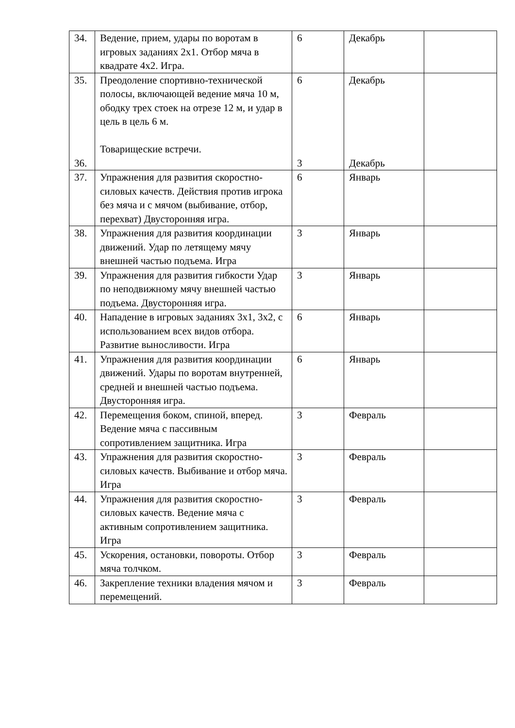| 34. | Ведение, прием, удары по воротам в игровых заданиях 2x1. Отбор мяча в квадрате 4x2. Игра. | 6 | Декабрь | |
| 35. 36. | Преодоление спортивно-технической полосы, включающей ведение мяча 10 м, ободку трех стоек на отрезе 12 м, и удар в цель в цель 6 м. Товарищеские встречи. | 6 3 | Декабрь Декабрь | |
| 37. | Упражнения для развития скоростно-силовых качеств. Действия против игрока без мяча и с мячом (выбивание, отбор, перехват) Двусторонняя игра. | 6 | Январь | |
| 38. | Упражнения для развития координации движений. Удар по летящему мячу внешней частью подъема. Игра | 3 | Январь | |
| 39. | Упражнения для развития гибкости Удар по неподвижному мячу внешней частью подъема. Двусторонняя игра. | 3 | Январь | |
| 40. | Нападение в игровых заданиях 3x1, 3x2, с использованием всех видов отбора. Развитие выносливости. Игра | 6 | Январь | |
| 41. | Упражнения для развития координации движений. Удары по воротам внутренней, средней и внешней частью подъема. Двусторонняя игра. | 6 | Январь | |
| 42. | Перемещения боком, спиной, вперед. Ведение мяча с пассивным сопротивлением защитника. Игра | 3 | Февраль | |
| 43. | Упражнения для развития скоростно-силовых качеств. Выбивание и отбор мяча. Игра | 3 | Февраль | |
| 44. | Упражнения для развития скоростно-силовых качеств. Ведение мяча с активным сопротивлением защитника. Игра | 3 | Февраль | |
| 45. | Ускорения, остановки, повороты. Отбор мяча толчком. | 3 | Февраль | |
| 46. | Закрепление техники владения мячом и перемещений. | 3 | Февраль | |